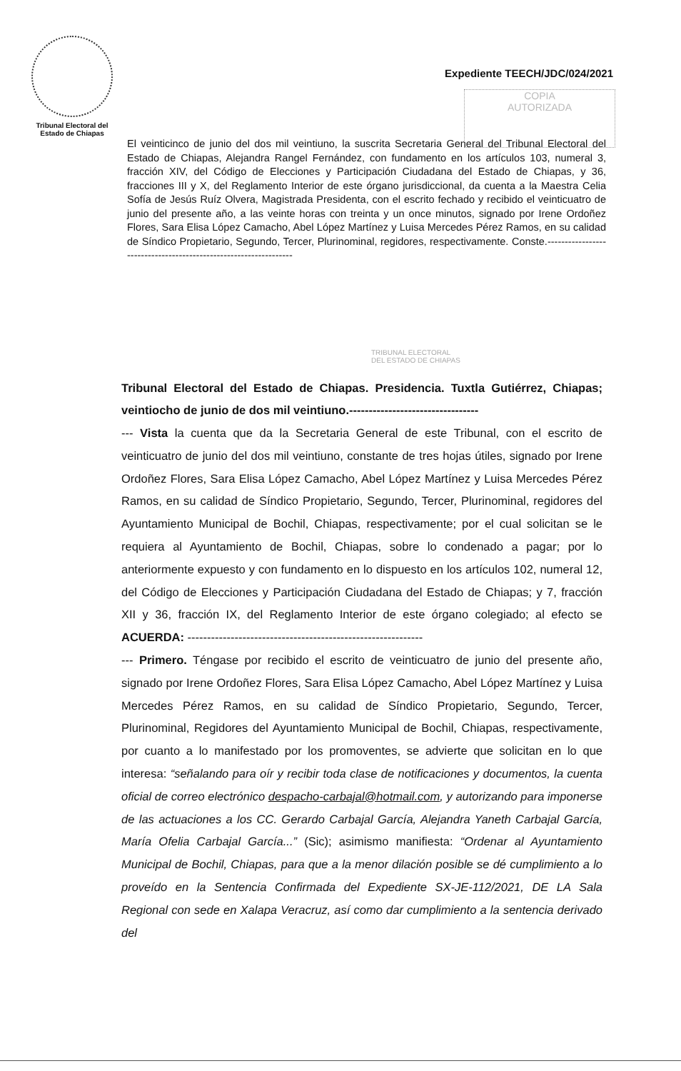Tribunal Electoral del
Estado de Chiapas
Expediente TEECH/JDC/024/2021
COPIA
AUTORIZADA
El veinticinco de junio del dos mil veintiuno, la suscrita Secretaria General del Tribunal Electoral del Estado de Chiapas, Alejandra Rangel Fernández, con fundamento en los artículos 103, numeral 3, fracción XIV, del Código de Elecciones y Participación Ciudadana del Estado de Chiapas, y 36, fracciones III y X, del Reglamento Interior de este órgano jurisdiccional, da cuenta a la Maestra Celia Sofía de Jesús Ruíz Olvera, Magistrada Presidenta, con el escrito fechado y recibido el veinticuatro de junio del presente año, a las veinte horas con treinta y un once minutos, signado por Irene Ordoñez Flores, Sara Elisa López Camacho, Abel López Martínez y Luisa Mercedes Pérez Ramos, en su calidad de Síndico Propietario, Segundo, Tercer, Plurinominal, regidores, respectivamente. Conste.-----------------------------------------------------------------
TRIBUNAL ELECTORAL
DEL ESTADO DE CHIAPAS
Tribunal Electoral del Estado de Chiapas. Presidencia. Tuxtla Gutiérrez, Chiapas; veintiocho de junio de dos mil veintiuno.---------------------------------
--- Vista la cuenta que da la Secretaria General de este Tribunal, con el escrito de veinticuatro de junio del dos mil veintiuno, constante de tres hojas útiles, signado por Irene Ordoñez Flores, Sara Elisa López Camacho, Abel López Martínez y Luisa Mercedes Pérez Ramos, en su calidad de Síndico Propietario, Segundo, Tercer, Plurinominal, regidores del Ayuntamiento Municipal de Bochil, Chiapas, respectivamente; por el cual solicitan se le requiera al Ayuntamiento de Bochil, Chiapas, sobre lo condenado a pagar; por lo anteriormente expuesto y con fundamento en lo dispuesto en los artículos 102, numeral 12, del Código de Elecciones y Participación Ciudadana del Estado de Chiapas; y 7, fracción XII y 36, fracción IX, del Reglamento Interior de este órgano colegiado; al efecto se ACUERDA: ------------------------------------------------------------
--- Primero. Téngase por recibido el escrito de veinticuatro de junio del presente año, signado por Irene Ordoñez Flores, Sara Elisa López Camacho, Abel López Martínez y Luisa Mercedes Pérez Ramos, en su calidad de Síndico Propietario, Segundo, Tercer, Plurinominal, Regidores del Ayuntamiento Municipal de Bochil, Chiapas, respectivamente, por cuanto a lo manifestado por los promoventes, se advierte que solicitan en lo que interesa: “señalando para oír y recibir toda clase de notificaciones y documentos, la cuenta oficial de correo electrónico despacho-carbajal@hotmail.com, y autorizando para imponerse de las actuaciones a los CC. Gerardo Carbajal García, Alejandra Yaneth Carbajal García, María Ofelia Carbajal García...” (Sic); asimismo manifiesta: “Ordenar al Ayuntamiento Municipal de Bochil, Chiapas, para que a la menor dilación posible se dé cumplimiento a lo proveído en la Sentencia Confirmada del Expediente SX-JE-112/2021, DE LA Sala Regional con sede en Xalapa Veracruz, así como dar cumplimiento a la sentencia derivado del